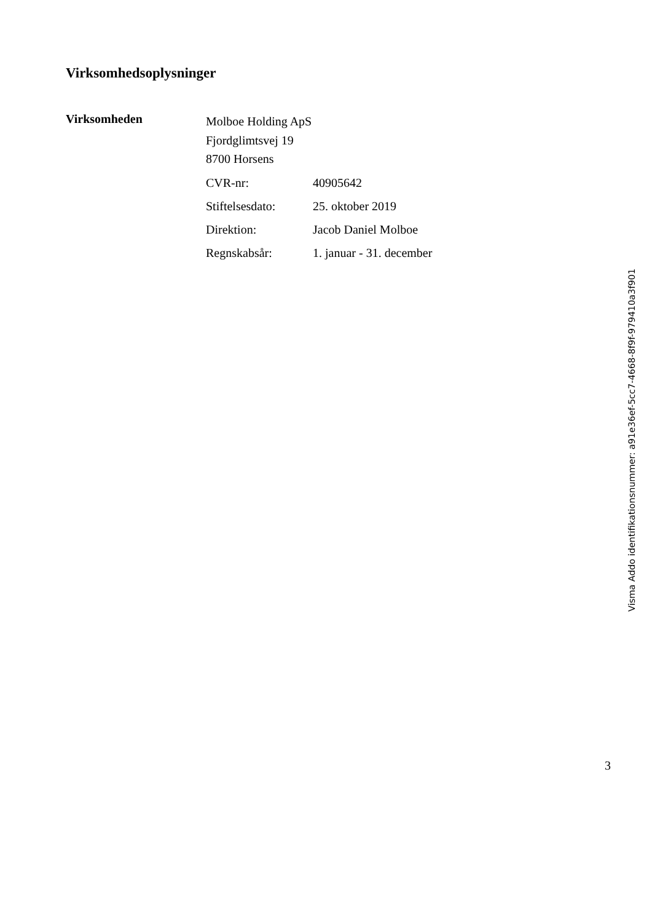Virksomhedsoplysninger
Virksomheden
Molboe Holding ApS
Fjordglimtsvej 19
8700 Horsens
| CVR-nr: | 40905642 |
| Stiftelsesdato: | 25. oktober 2019 |
| Direktion: | Jacob Daniel Molboe |
| Regnskabsår: | 1. januar - 31. december |
3
Visma Addo identifikationsnummer: a91e36ef-5cc7-4668-8f9f-979410a3f901